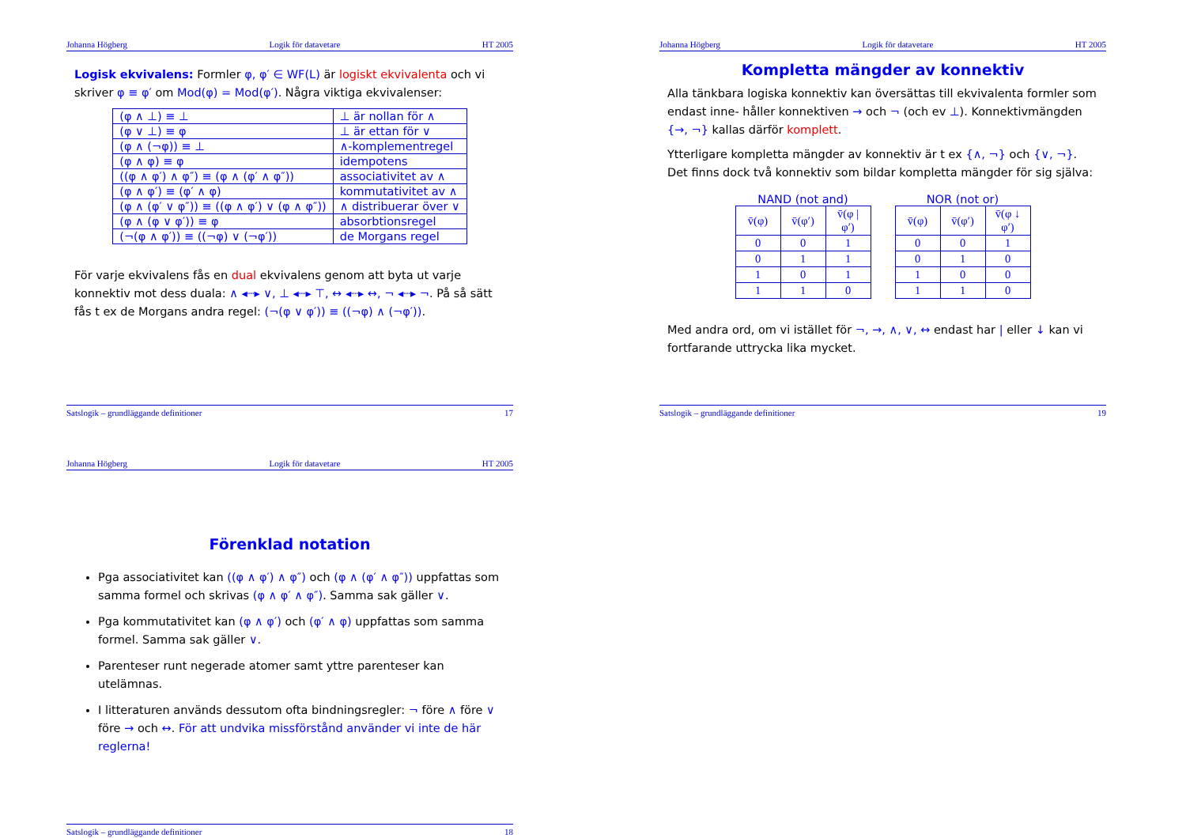Johanna Högberg Logik för datavetare HT 2005
Logisk ekvivalens: Formler φ, φ′ ∈ WF(L) är logiskt ekvivalenta och vi skriver φ ≡ φ′ om Mod(φ) = Mod(φ′). Några viktiga ekvivalenser:
| (φ ∧ ⊥) ≡ ⊥ | ⊥ är nollan för ∧ |
| (φ ∨ ⊥) ≡ φ | ⊥ är ettan för ∨ |
| (φ ∧ (¬φ)) ≡ ⊥ | ∧-komplementregel |
| (φ ∧ φ) ≡ φ | idempotens |
| ((φ ∧ φ′) ∧ φ″) ≡ (φ ∧ (φ′ ∧ φ″)) | associativitet av ∧ |
| (φ ∧ φ′) ≡ (φ′ ∧ φ) | kommutativitet av ∧ |
| (φ ∧ (φ′ ∨ φ″)) ≡ ((φ ∧ φ′) ∨ (φ ∧ φ″)) | ∧ distribuerar över ∨ |
| (φ ∧ (φ ∨ φ′)) ≡ φ | absorbtionsregel |
| (¬(φ ∧ φ′)) ≡ ((¬φ) ∨ (¬φ′)) | de Morgans regel |
För varje ekvivalens fås en dual ekvivalens genom att byta ut varje konnektiv mot dess duala: ∧ ◂┈▸ ∨, ⊥ ◂┈▸ ⊤, ↔ ◂┈▸ ↔, ¬ ◂┈▸ ¬. På så sätt fås t ex de Morgans andra regel: (¬(φ ∨ φ′)) ≡ ((¬φ) ∧ (¬φ′)).
Satslogik – grundläggande definitioner 17
Johanna Högberg Logik för datavetare HT 2005
Kompletta mängder av konnektiv
Alla tänkbara logiska konnektiv kan översättas till ekvivalenta formler som endast inne- håller konnektiven → och ¬ (och ev ⊥). Konnektivmängden {→, ¬} kallas därför komplett.
Ytterligare kompletta mängder av konnektiv är t ex {∧, ¬} och {∨, ¬}. Det finns dock två konnektiv som bildar kompletta mängder för sig själva:
NAND (not and)
| v̄(φ) | v̄(φ′) | v̄(φ / φ′) |
| 0 | 0 | 1 |
| 0 | 1 | 1 |
| 1 | 0 | 1 |
| 1 | 1 | 0 |
NOR (not or)
| v̄(φ) | v̄(φ′) | v̄(φ ↓ φ′) |
| 0 | 0 | 1 |
| 0 | 1 | 0 |
| 1 | 0 | 0 |
| 1 | 1 | 0 |
Med andra ord, om vi istället för ¬, →, ∧, ∨, ↔ endast har | eller ↓ kan vi fortfarande uttrycka lika mycket.
Satslogik – grundläggande definitioner 19
Johanna Högberg Logik för datavetare HT 2005
Förenklad notation
Pga associativitet kan ((φ ∧ φ′) ∧ φ″) och (φ ∧ (φ′ ∧ φ″)) uppfattas som samma formel och skrivas (φ ∧ φ′ ∧ φ″). Samma sak gäller ∨.
Pga kommutativitet kan (φ ∧ φ′) och (φ′ ∧ φ) uppfattas som samma formel. Samma sak gäller ∨.
Parenteser runt negerade atomer samt yttre parenteser kan utelämnas.
I litteraturen används dessutom ofta bindningsregler: ¬ före ∧ före ∨ före → och ↔. För att undvika missförstånd använder vi inte de här reglerna!
Satslogik – grundläggande definitioner 18